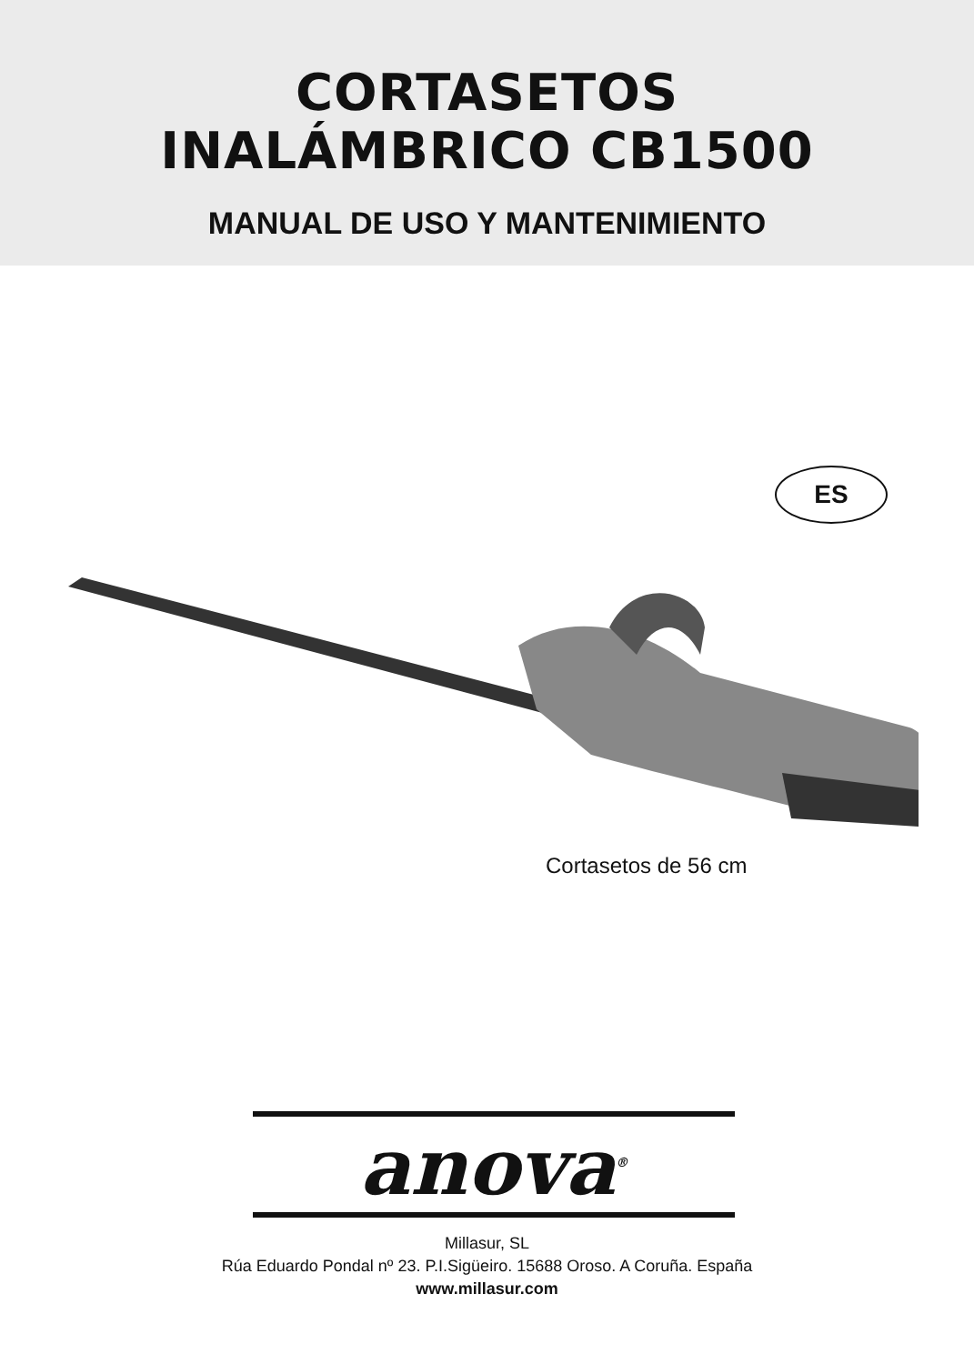CORTASETOS
INALÁMBRICO CB1500
MANUAL DE USO Y MANTENIMIENTO
ES
Cortasetos de 56 cm
anova<sup>®</sup>
Millasur, SL
Rúa Eduardo Pondal nº 23. P.I.Sigüeiro. 15688 Oroso. A Coruña. España
www.millasur.com